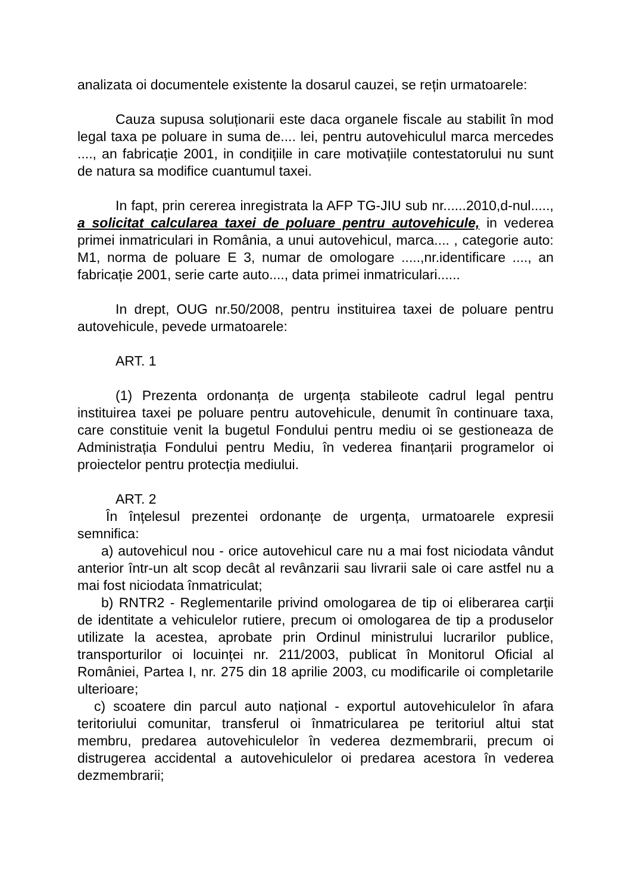analizata oi documentele existente la dosarul cauzei, se rețin urmatoarele:
Cauza supusa soluționarii este daca organele fiscale au stabilit în mod legal taxa pe poluare in suma de.... lei, pentru autovehiculul marca mercedes ...., an fabricație 2001, in condițiile in care motivațiile contestatorului nu sunt de natura sa modifice cuantumul taxei.
In fapt, prin cererea inregistrata la AFP TG-JIU sub nr......2010,d-nul....., a solicitat calcularea taxei de poluare pentru autovehicule, in vederea primei inmatriculari in România, a unui autovehicul, marca.... , categorie auto: M1, norma de poluare E 3, numar de omologare .....,nr.identificare ...., an fabricație 2001, serie carte auto...., data primei inmatriculari......
In drept, OUG nr.50/2008, pentru instituirea taxei de poluare pentru autovehicule, pevede urmatoarele:
ART. 1
(1) Prezenta ordonanța de urgența stabileote cadrul legal pentru instituirea taxei pe poluare pentru autovehicule, denumit în continuare taxa, care constituie venit la bugetul Fondului pentru mediu oi se gestioneaza de Administrația Fondului pentru Mediu, în vederea finanțarii programelor oi proiectelor pentru protecția mediului.
ART. 2
În înțelesul prezentei ordonanțe de urgența, urmatoarele expresii semnifica:
a) autovehicul nou - orice autovehicul care nu a mai fost niciodata vândut anterior într-un alt scop decât al revânzarii sau livrarii sale oi care astfel nu a mai fost niciodata înmatriculat;
b) RNTR2 - Reglementarile privind omologarea de tip oi eliberarea carții de identitate a vehiculelor rutiere, precum oi omologarea de tip a produselor utilizate la acestea, aprobate prin Ordinul ministrului lucrarilor publice, transporturilor oi locuinței nr. 211/2003, publicat în Monitorul Oficial al României, Partea I, nr. 275 din 18 aprilie 2003, cu modificarile oi completarile ulterioare;
c) scoatere din parcul auto național - exportul autovehiculelor în afara teritoriului comunitar, transferul oi înmatricularea pe teritoriul altui stat membru, predarea autovehiculelor în vederea dezmembrarii, precum oi distrugerea accidental a autovehiculelor oi predarea acestora în vederea dezmembrarii;